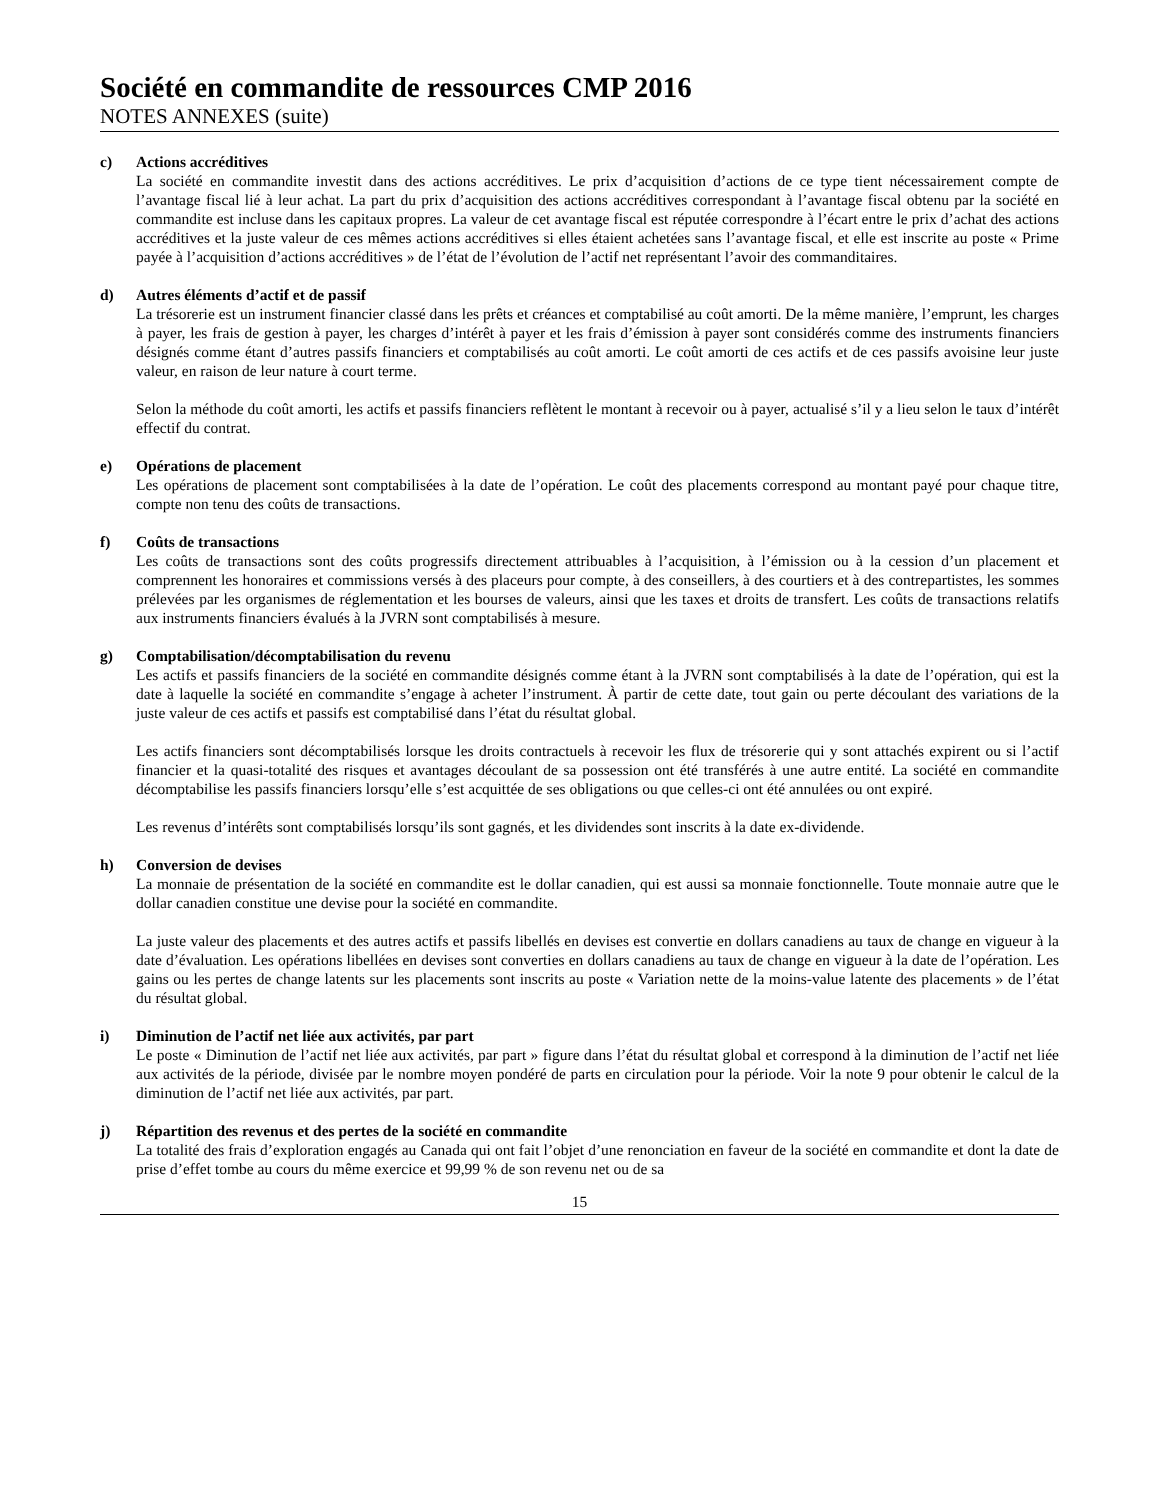Société en commandite de ressources CMP 2016
NOTES ANNEXES (suite)
c) Actions accréditives
La société en commandite investit dans des actions accréditives. Le prix d’acquisition d’actions de ce type tient nécessairement compte de l’avantage fiscal lié à leur achat. La part du prix d’acquisition des actions accréditives correspondant à l’avantage fiscal obtenu par la société en commandite est incluse dans les capitaux propres. La valeur de cet avantage fiscal est réputée correspondre à l’écart entre le prix d’achat des actions accréditives et la juste valeur de ces mêmes actions accréditives si elles étaient achetées sans l’avantage fiscal, et elle est inscrite au poste « Prime payée à l’acquisition d’actions accréditives » de l’état de l’évolution de l’actif net représentant l’avoir des commanditaires.
d) Autres éléments d’actif et de passif
La trésorerie est un instrument financier classé dans les prêts et créances et comptabilisé au coût amorti. De la même manière, l’emprunt, les charges à payer, les frais de gestion à payer, les charges d’intérêt à payer et les frais d’émission à payer sont considérés comme des instruments financiers désignés comme étant d’autres passifs financiers et comptabilisés au coût amorti. Le coût amorti de ces actifs et de ces passifs avoisine leur juste valeur, en raison de leur nature à court terme.
Selon la méthode du coût amorti, les actifs et passifs financiers reflètent le montant à recevoir ou à payer, actualisé s’il y a lieu selon le taux d’intérêt effectif du contrat.
e) Opérations de placement
Les opérations de placement sont comptabilisées à la date de l’opération. Le coût des placements correspond au montant payé pour chaque titre, compte non tenu des coûts de transactions.
f) Coûts de transactions
Les coûts de transactions sont des coûts progressifs directement attribuables à l’acquisition, à l’émission ou à la cession d’un placement et comprennent les honoraires et commissions versés à des placeurs pour compte, à des conseillers, à des courtiers et à des contrepartistes, les sommes prélevées par les organismes de réglementation et les bourses de valeurs, ainsi que les taxes et droits de transfert. Les coûts de transactions relatifs aux instruments financiers évalués à la JVRN sont comptabilisés à mesure.
g) Comptabilisation/décomptabilisation du revenu
Les actifs et passifs financiers de la société en commandite désignés comme étant à la JVRN sont comptabilisés à la date de l’opération, qui est la date à laquelle la société en commandite s’engage à acheter l’instrument. À partir de cette date, tout gain ou perte découlant des variations de la juste valeur de ces actifs et passifs est comptabilisé dans l’état du résultat global.
Les actifs financiers sont décomptabilisés lorsque les droits contractuels à recevoir les flux de trésorerie qui y sont attachés expirent ou si l’actif financier et la quasi-totalité des risques et avantages découlant de sa possession ont été transférés à une autre entité. La société en commandite décomptabilise les passifs financiers lorsqu’elle s’est acquittée de ses obligations ou que celles-ci ont été annulées ou ont expiré.
Les revenus d’intérêts sont comptabilisés lorsqu’ils sont gagnés, et les dividendes sont inscrits à la date ex-dividende.
h) Conversion de devises
La monnaie de présentation de la société en commandite est le dollar canadien, qui est aussi sa monnaie fonctionnelle. Toute monnaie autre que le dollar canadien constitue une devise pour la société en commandite.
La juste valeur des placements et des autres actifs et passifs libellés en devises est convertie en dollars canadiens au taux de change en vigueur à la date d’évaluation. Les opérations libellées en devises sont converties en dollars canadiens au taux de change en vigueur à la date de l’opération. Les gains ou les pertes de change latents sur les placements sont inscrits au poste « Variation nette de la moins-value latente des placements » de l’état du résultat global.
i) Diminution de l’actif net liée aux activités, par part
Le poste « Diminution de l’actif net liée aux activités, par part » figure dans l’état du résultat global et correspond à la diminution de l’actif net liée aux activités de la période, divisée par le nombre moyen pondéré de parts en circulation pour la période. Voir la note 9 pour obtenir le calcul de la diminution de l’actif net liée aux activités, par part.
j) Répartition des revenus et des pertes de la société en commandite
La totalité des frais d’exploration engagés au Canada qui ont fait l’objet d’une renonciation en faveur de la société en commandite et dont la date de prise d’effet tombe au cours du même exercice et 99,99 % de son revenu net ou de sa
15